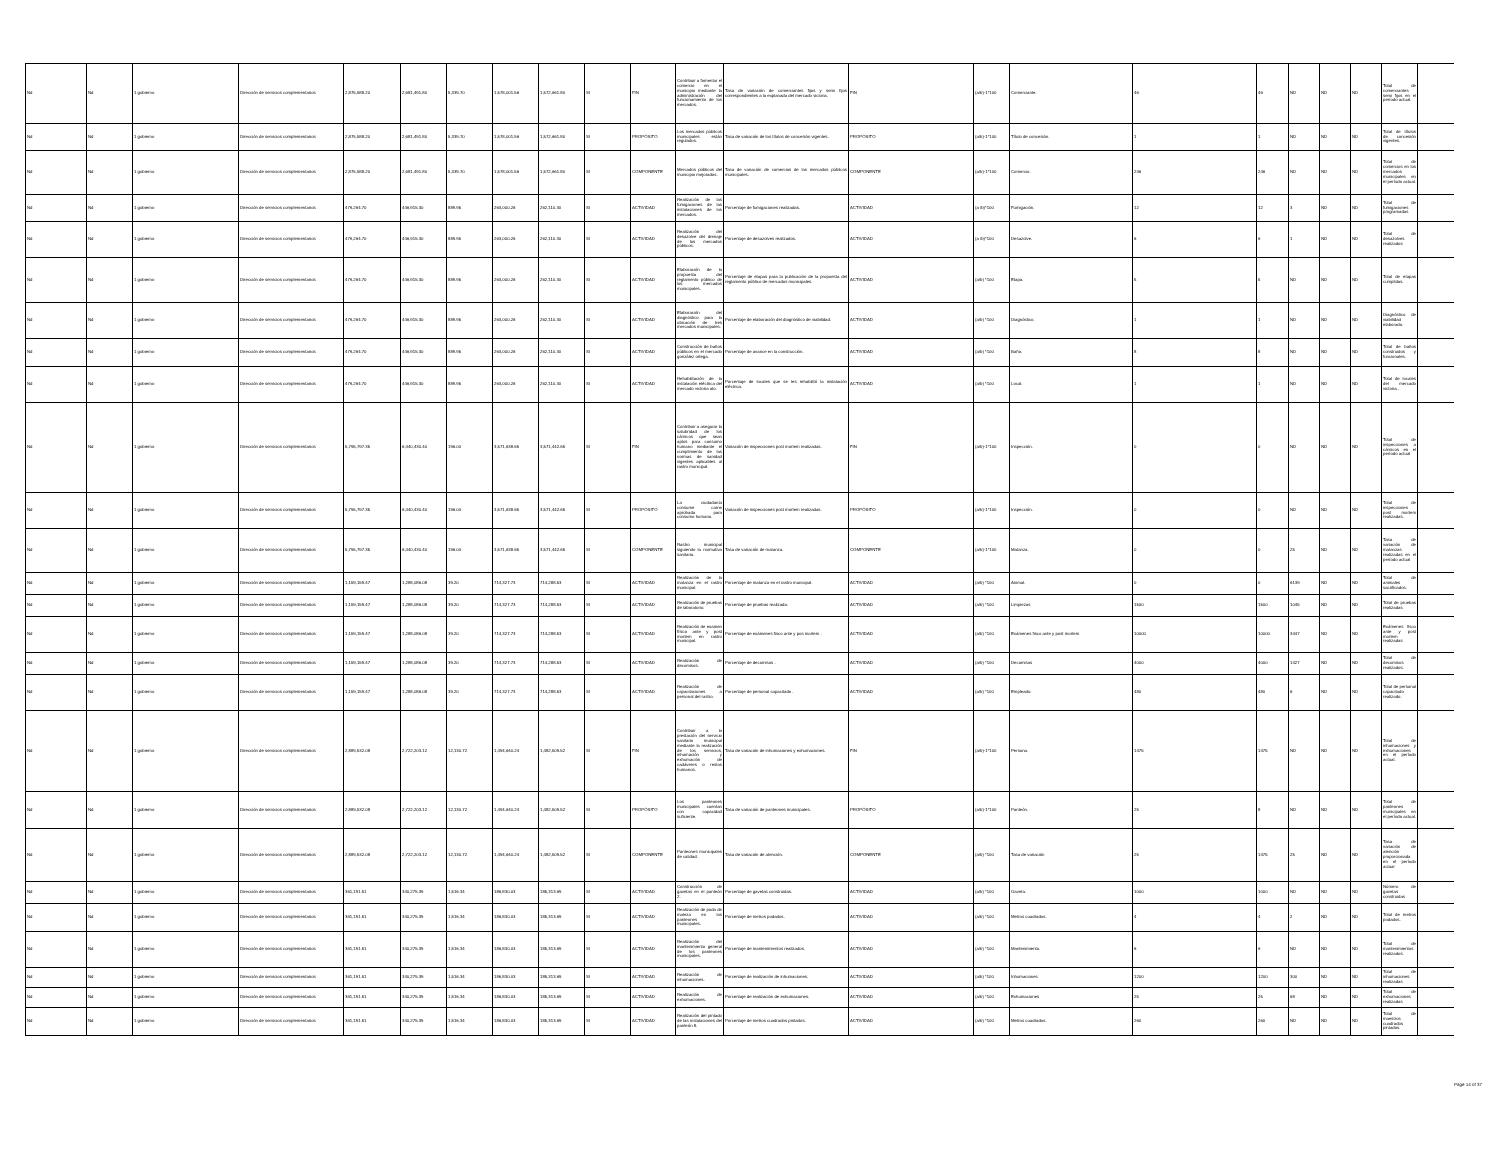| Nd | Nd | 1 gobierno | Dirección de servicios complementarios | 2,875,588.20 | 2,681,491.80 | 5,339.70 | 1,578,001.56 | 1,572,661.80 | SI | FIN | Contribuir a fomentar el comercio en el municipio mediante la administración del funcionamiento de los mercados. | Tasa de variación de comerciantes fijos y semi fijos correspondientes a la explanada del mercado victoria. | FIN | (a/b)-1*100 | Comerciante. | 46 | 46 | ND | ND | ND | Total de comerciantes semi fijos en el período actual. | |
| Nd | Nd | 1 gobierno | Dirección de servicios complementarios | 2,875,588.20 | 2,681,491.80 | 5,339.70 | 1,578,001.56 | 1,572,661.80 | SI | PROPÓSITO | Los mercados públicos municipales están regulados. | Tasa de variación de los títulos de concesión vigentes. | PROPÓSITO | (a/b)-1*100 | Título de concesión. | 1 | 1 | ND | ND | ND | Total de títulos de concesión vigentes. | |
| Nd | Nd | 1 gobierno | Dirección de servicios complementarios | 2,875,588.20 | 2,681,491.80 | 5,339.70 | 1,578,001.56 | 1,572,661.80 | SI | COMPONENTE | Mercados públicos del municipio mejorados. | Tasa de variación de comercios de los mercados públicos municipales. | COMPONENTE | (a/b)-1*100 | Comercio. | 246 | 246 | ND | ND | ND | Total de comercios en los mercados municipales en el período actual. | |
| Nd | Nd | 1 gobierno | Dirección de servicios complementarios | 479,264.70 | 446,915.30 | 889.95 | 263,000.26 | 262,110.30 | SI | ACTIVIDAD | Realización de las fumigaciones de las instalaciones de los mercados. | Porcentaje de fumigaciones realizadas. | ACTIVIDAD | (a /b)*100 | Fumigación. | 12 | 12 | 3 | ND | ND | Total de fumigaciones programadas | |
| Nd | Nd | 1 gobierno | Dirección de servicios complementarios | 479,264.70 | 446,915.30 | 889.95 | 263,000.26 | 262,110.30 | SI | ACTIVIDAD | Realización del desazolve del drenaje de los mercados públicos. | Porcentaje de desazolves realizados. | ACTIVIDAD | (a /b)*100 | Desazolve. | 6 | 6 | 1 | ND | ND | Total de desazolves realizados | |
| Nd | Nd | 1 gobierno | Dirección de servicios complementarios | 479,264.70 | 446,915.30 | 889.95 | 263,000.26 | 262,110.30 | SI | ACTIVIDAD | Elaboración de la propuesta del reglamento público de los mercados municipales. | Porcentaje de etapas para la publicación de la propuesta del reglamento público de mercados municipales. | ACTIVIDAD | (a/b) *100 | Etapa. | 5 | 5 | ND | ND | ND | Total de etapas cumplidas. | |
| Nd | Nd | 1 gobierno | Dirección de servicios complementarios | 479,264.70 | 446,915.30 | 889.95 | 263,000.26 | 262,110.30 | SI | ACTIVIDAD | Elaboración del diagnóstico para la ubicación de tres mercados municipales. | Porcentaje de elaboración del diagnóstico de viabilidad. | ACTIVIDAD | (a/b) *100 | Diagnóstico. | 1 | 1 | ND | ND | ND | Diagnóstico de viabilidad elaborado. | |
| Nd | Nd | 1 gobierno | Dirección de servicios complementarios | 479,264.70 | 446,915.30 | 889.95 | 263,000.26 | 262,110.30 | SI | ACTIVIDAD | Construcción de baños públicos en el mercado gonzález ortega. | Porcentaje de avance en la construcción. | ACTIVIDAD | (a/b) *100 | Baño. | 8 | 8 | ND | ND | ND | Total de baños construidos y funcionales. | |
| Nd | Nd | 1 gobierno | Dirección de servicios complementarios | 479,264.70 | 446,915.30 | 889.95 | 263,000.26 | 262,110.30 | SI | ACTIVIDAD | Rehabilitación de la instalación eléctrica del mercado victoria ato. | Porcentaje de locales que se les rehabilitó la instalación eléctrica. | ACTIVIDAD | (a/b) *100 | Local. | 1 | 1 | ND | ND | ND | Total de locales del mercado victoria.. | |
| Nd | Nd | 1 gobierno | Dirección de servicios complementarios | 5,795,797.35 | 6,440,430.40 | 196.00 | 3,571,638.65 | 3,571,442.65 | SI | FIN | Contribuir a asegurar la salubridad de los cárnicos que sean aptos para consumo humano mediante el cumplimiento de las normas de sanidad vigentes aplicables al rastro municipal. | Variación de inspecciones post mortem realizadas. | FIN | (a/b)-1*100 | Inspección. | 0 | 0 | ND | ND | ND | Total de inspecciones a cárnicos en el período actual | |
| Nd | Nd | 1 gobierno | Dirección de servicios complementarios | 5,795,797.35 | 6,440,430.40 | 196.00 | 3,571,638.65 | 3,571,442.65 | SI | PROPÓSITO | La ciudadanía consume carne aprobada para consumo humano. | Variación de inspecciones post mortem realizadas. | PROPÓSITO | (a/b)-1*100 | Inspección. | 0 | 0 | ND | ND | ND | Total de inspecciones post mortem realizadas. | |
| Nd | Nd | 1 gobierno | Dirección de servicios complementarios | 5,795,797.35 | 6,440,430.40 | 196.00 | 3,571,638.65 | 3,571,442.65 | SI | COMPONENTE | Rastro municipal siguiendo la normativa sanitaria. | Tasa de variación de matanza. | COMPONENTE | (a/b)-1*100 | Matanza. | 0 | 0 | 25 | ND | ND | Tasa de variación de matanzas realizadas en el período actual | |
| Nd | Nd | 1 gobierno | Dirección de servicios complementarios | 1,159,159.47 | 1,288,086.08 | 39.20 | 714,327.73 | 714,288.53 | SI | ACTIVIDAD | Realización de la matanza en el rastro municipal. | Porcentaje de matanza en el rastro municipal. | ACTIVIDAD | (a/b) *100 | Animal. | 0 | 0 | 6139 | ND | ND | Total de animales sacrificados. | |
| Nd | Nd | 1 gobierno | Dirección de servicios complementarios | 1,159,159.47 | 1,288,086.08 | 39.20 | 714,327.73 | 714,288.53 | SI | ACTIVIDAD | Realización de pruebas de laboratorio. | Porcentaje de pruebas realizada. | ACTIVIDAD | (a/b) *100 | Limpiezas | 1500 | 1500 | 1045 | ND | ND | Total de pruebas realizadas | |
| Nd | Nd | 1 gobierno | Dirección de servicios complementarios | 1,159,159.47 | 1,288,086.08 | 39.20 | 714,327.73 | 714,288.53 | SI | ACTIVIDAD | Realización de examen físico ante y post mortem en rastro municipal. | Porcentaje de exámenes fisco ante y pos mortem . | ACTIVIDAD | (a/b) *100 | Exámenes fisco ante y post mortem | 10000 | 10000 | 3447 | ND | ND | Exámenes fisco ante y post mortem realizadas | |
| Nd | Nd | 1 gobierno | Dirección de servicios complementarios | 1,159,159.47 | 1,288,086.08 | 39.20 | 714,327.73 | 714,288.53 | SI | ACTIVIDAD | Realización de decomisos. | Porcentaje de decomisos . | ACTIVIDAD | (a/b) *100 | Decomisos | 4000 | 4000 | 1427 | ND | ND | Total de decomisos realizados. | |
| Nd | Nd | 1 gobierno | Dirección de servicios complementarios | 1,159,159.47 | 1,288,086.08 | 39.20 | 714,327.73 | 714,288.53 | SI | ACTIVIDAD | Realización de capacitaciones a personal del rastro. | Porcentaje de personal capacitado . | ACTIVIDAD | (a/b) *100 | Empleado. | 480 | 480 | 6 | ND | ND | Total de personal capacitado realizado. | |
| Nd | Nd | 1 gobierno | Dirección de servicios complementarios | 2,889,532.08 | 2,722,203.12 | 12,130.72 | 1,494,640.24 | 1,482,509.52 | SI | FIN | Contribuir a la prestación del servicio sanitario municipal mediante la realización de los servicios, inhumación y exhumación de cadáveres o restos humanos. | Tasa de variación de inhumaciones y exhumaciones. | FIN | (a/b)-1*100 | Persona. | 1475 | 1475 | ND | ND | ND | Total de inhumaciones y exhumaciones en el período actual. | |
| Nd | Nd | 1 gobierno | Dirección de servicios complementarios | 2,889,532.08 | 2,722,203.12 | 12,130.72 | 1,494,640.24 | 1,482,509.52 | SI | PROPÓSITO | Los panteones municipales cuentan con capacidad suficiente. | Tasa de variación de panteones municipales. | PROPÓSITO | (a/b)-1*100 | Panteón. | 25 | 8 | ND | ND | ND | Total de panteones municipales en el período actual. | |
| Nd | Nd | 1 gobierno | Dirección de servicios complementarios | 2,889,532.08 | 2,722,203.12 | 12,130.72 | 1,494,640.24 | 1,482,509.52 | SI | COMPONENTE | Panteones municipales de calidad. | Tasa de variación de atención. | COMPONENTE | (a/b) *100 | Tasa de variación | 25 | 1475 | 25 | ND | ND | Tasa de variación de atención proporcionada en el período actual | |
| Nd | Nd | 1 gobierno | Dirección de servicios complementarios | 361,191.51 | 340,275.39 | 1,516.34 | 186,830.03 | 185,313.69 | SI | ACTIVIDAD | Construcción de gavetas en el panteón 2. | Porcentaje de gavetas construidas. | ACTIVIDAD | (a/b) *100 | Gaveta. | 1000 | 1000 | ND | ND | ND | Número de gavetas construidas | |
| Nd | Nd | 1 gobierno | Dirección de servicios complementarios | 361,191.51 | 340,275.39 | 1,516.34 | 186,830.03 | 185,313.69 | SI | ACTIVIDAD | Realización de poda de maleza en los panteones municipales. | Porcentaje de metros podados. | ACTIVIDAD | (a/b) *100 | Metros cuadrados. | 4 | 4 | 2 | ND | ND | Total de metros podados. | |
| Nd | Nd | 1 gobierno | Dirección de servicios complementarios | 361,191.51 | 340,275.39 | 1,516.34 | 186,830.03 | 185,313.69 | SI | ACTIVIDAD | Realización del mantenimiento general de los panteones municipales. | Porcentaje de mantenimientos realizados. | ACTIVIDAD | (a/b) *100 | Mantenimiento. | 6 | 6 | ND | ND | ND | Total de mantenimientos realizados. | |
| Nd | Nd | 1 gobierno | Dirección de servicios complementarios | 361,191.51 | 340,275.39 | 1,516.34 | 186,830.03 | 185,313.69 | SI | ACTIVIDAD | Realización de inhumaciones. | Porcentaje de realización de inhumaciones. | ACTIVIDAD | (a/b) *100 | Inhumaciones | 1200 | 1200 | 300 | ND | ND | Total de inhumaciones realizadas | |
| Nd | Nd | 1 gobierno | Dirección de servicios complementarios | 361,191.51 | 340,275.39 | 1,516.34 | 186,830.03 | 185,313.69 | SI | ACTIVIDAD | Realización de exhumaciones. | Porcentaje de realización de exhumaciones. | ACTIVIDAD | (a/b) *100 | Exhumaciones | 25 | 25 | 68 | ND | ND | Total de exhumaciones realizadas | |
| Nd | Nd | 1 gobierno | Dirección de servicios complementarios | 361,191.51 | 340,275.39 | 1,516.34 | 186,830.03 | 185,313.69 | SI | ACTIVIDAD | Realización del pintado de las instalaciones del panteón 8. | Porcentaje de metros cuadrados pintados. | ACTIVIDAD | (a/b) *100 | Metros cuadrados. | 260 | 260 | ND | ND | ND | Total de maestros cuadrados pintados. | |
Page 14 of 37